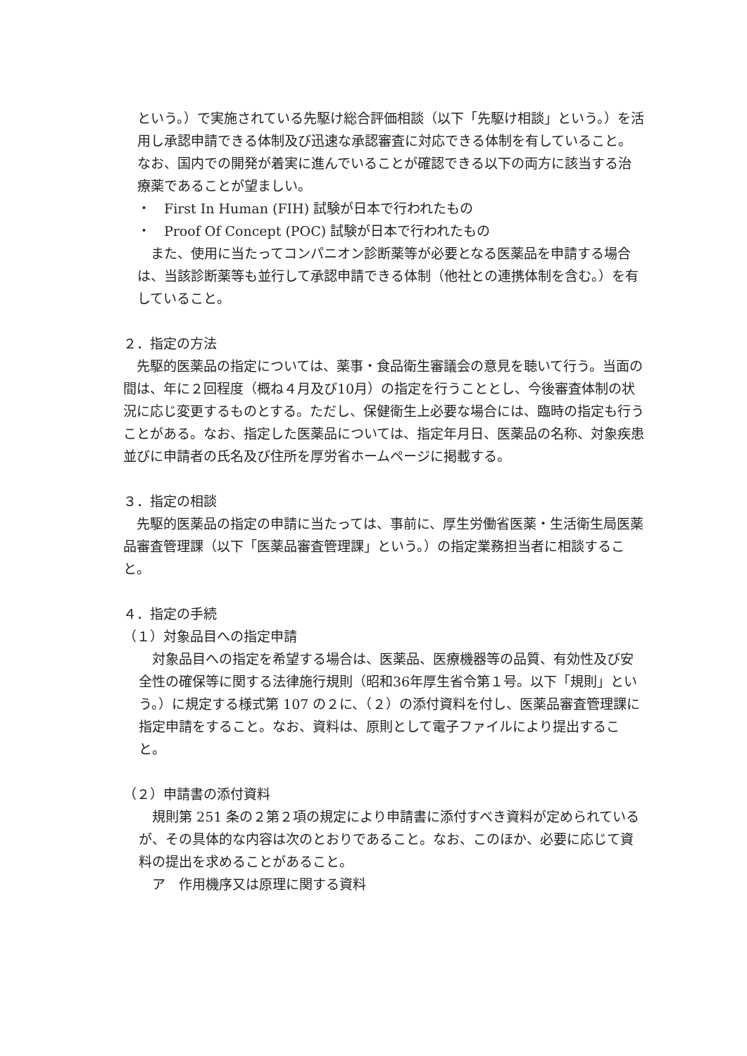という。）で実施されている先駆け総合評価相談（以下「先駆け相談」という。）を活用し承認申請できる体制及び迅速な承認審査に対応できる体制を有していること。なお、国内での開発が着実に進んでいることが確認できる以下の両方に該当する治療薬であることが望ましい。
・　First In Human (FIH) 試験が日本で行われたもの
・　Proof Of Concept (POC) 試験が日本で行われたもの
　また、使用に当たってコンパニオン診断薬等が必要となる医薬品を申請する場合は、当該診断薬等も並行して承認申請できる体制（他社との連携体制を含む。）を有していること。
２．指定の方法
　先駆的医薬品の指定については、薬事・食品衛生審議会の意見を聴いて行う。当面の間は、年に２回程度（概ね４月及び10月）の指定を行うこととし、今後審査体制の状況に応じ変更するものとする。ただし、保健衛生上必要な場合には、臨時の指定も行うことがある。なお、指定した医薬品については、指定年月日、医薬品の名称、対象疾患並びに申請者の氏名及び住所を厚労省ホームページに掲載する。
３．指定の相談
　先駆的医薬品の指定の申請に当たっては、事前に、厚生労働省医薬・生活衛生局医薬品審査管理課（以下「医薬品審査管理課」という。）の指定業務担当者に相談すること。
４．指定の手続
（１）対象品目への指定申請
　対象品目への指定を希望する場合は、医薬品、医療機器等の品質、有効性及び安全性の確保等に関する法律施行規則（昭和36年厚生省令第１号。以下「規則」という。）に規定する様式第 107 の２に、（２）の添付資料を付し、医薬品審査管理課に指定申請をすること。なお、資料は、原則として電子ファイルにより提出すること。
（２）申請書の添付資料
　規則第 251 条の２第２項の規定により申請書に添付すべき資料が定められているが、その具体的な内容は次のとおりであること。なお、このほか、必要に応じて資料の提出を求めることがあること。
　ア　作用機序又は原理に関する資料